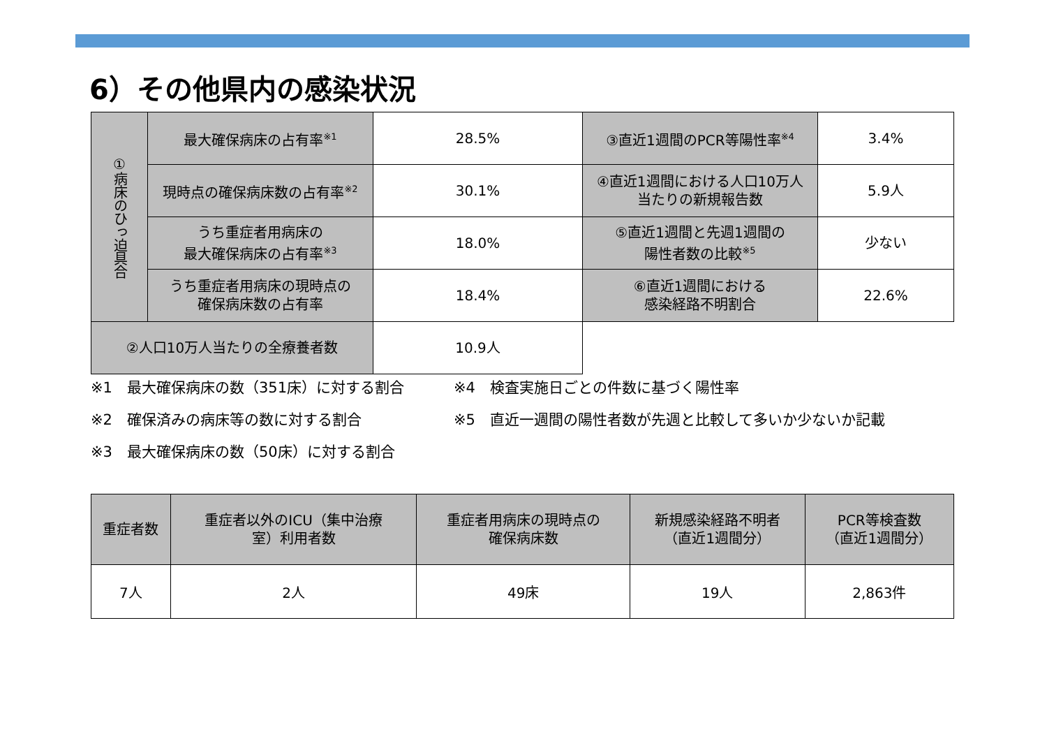6）その他県内の感染状況
| ①病床のひっ迫具合 | 最大確保病床の占有率<sup>※1</sup> | 28.5% | ③直近1週間のPCR等陽性率<sup>※4</sup> | 3.4% |
| | 現時点の確保病床数の占有率<sup>※2</sup> | 30.1% | ④直近1週間における人口10万人 当たりの新規報告数 | 5.9人 |
| | うち重症者用病床の 最大確保病床の占有率<sup>※3</sup> | 18.0% | ⑤直近1週間と先週1週間の 陽性者数の比較<sup>※5</sup> | 少ない |
| | うち重症者用病床の現時点の 確保病床数の占有率 | 18.4% | ⑥直近1週間における 感染経路不明割合 | 22.6% |
| ②人口10万人当たりの全療養者数 | | 10.9人 | | |
※1　最大確保病床の数（351床）に対する割合
※4　検査実施日ごとの件数に基づく陽性率
※2　確保済みの病床等の数に対する割合
※5　直近一週間の陽性者数が先週と比較して多いか少ないか記載
※3　最大確保病床の数（50床）に対する割合
| 重症者数 | 重症者以外のICU（集中治療 室）利用者数 | 重症者用病床の現時点の 確保病床数 | 新規感染経路不明者 （直近1週間分） | PCR等検査数 （直近1週間分） |
| --- | --- | --- | --- | --- |
| 7人 | 2人 | 49床 | 19人 | 2,863件 |